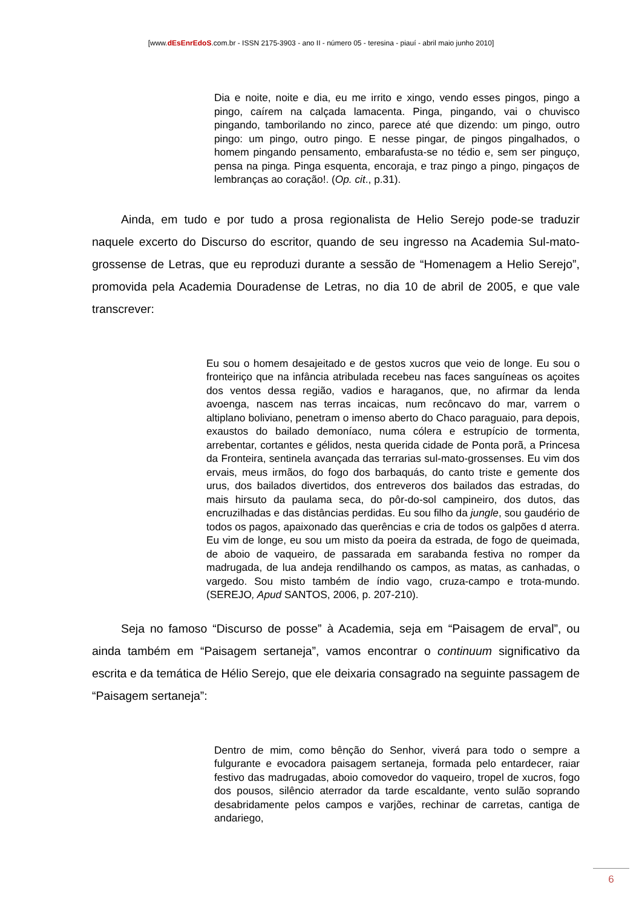[www.dEsEnrEdoS.com.br - ISSN 2175-3903 - ano II - número 05 - teresina - piauí - abril maio junho 2010]
Dia e noite, noite e dia, eu me irrito e xingo, vendo esses pingos, pingo a pingo, caírem na calçada lamacenta. Pinga, pingando, vai o chuvisco pingando, tamborilando no zinco, parece até que dizendo: um pingo, outro pingo: um pingo, outro pingo. E nesse pingar, de pingos pingalhados, o homem pingando pensamento, embarafusta-se no tédio e, sem ser pinguço, pensa na pinga. Pinga esquenta, encoraja, e traz pingo a pingo, pingaços de lembranças ao coração!. (Op. cit., p.31).
Ainda, em tudo e por tudo a prosa regionalista de Helio Serejo pode-se traduzir naquele excerto do Discurso do escritor, quando de seu ingresso na Academia Sul-mato-grossense de Letras, que eu reproduzi durante a sessão de “Homenagem a Helio Serejo”, promovida pela Academia Douradense de Letras, no dia 10 de abril de 2005, e que vale transcrever:
Eu sou o homem desajeitado e de gestos xucros que veio de longe. Eu sou o fronteiriço que na infância atribulada recebeu nas faces sanguíneas os açoites dos ventos dessa região, vadios e haraganos, que, no afirmar da lenda avoenga, nascem nas terras incaicas, num recôncavo do mar, varrem o altiplano boliviano, penetram o imenso aberto do Chaco paraguaio, para depois, exaustos do bailado demoníaco, numa cólera e estrupício de tormenta, arrebentar, cortantes e gélidos, nesta querida cidade de Ponta porã, a Princesa da Fronteira, sentinela avançada das terrarias sul-mato-grossenses. Eu vim dos ervais, meus irmãos, do fogo dos barbaquás, do canto triste e gemente dos urus, dos bailados divertidos, dos entreveros dos bailados das estradas, do mais hirsuto da paulama seca, do pôr-do-sol campineiro, dos dutos, das encruzilhadas e das distâncias perdidas. Eu sou filho da jungle, sou gaudério de todos os pagos, apaixonado das querências e cria de todos os galpões d aterra. Eu vim de longe, eu sou um misto da poeira da estrada, de fogo de queimada, de aboio de vaqueiro, de passarada em sarabanda festiva no romper da madrugada, de lua andeja rendilhando os campos, as matas, as canhadas, o vargedo. Sou misto também de índio vago, cruza-campo e trota-mundo. (SEREJO, Apud SANTOS, 2006, p. 207-210).
Seja no famoso “Discurso de posse” à Academia, seja em “Paisagem de erval”, ou ainda também em “Paisagem sertaneja”, vamos encontrar o continuum significativo da escrita e da temática de Hélio Serejo, que ele deixaria consagrado na seguinte passagem de “Paisagem sertaneja”:
Dentro de mim, como bênção do Senhor, viverá para todo o sempre a fulgurante e evocadora paisagem sertaneja, formada pelo entardecer, raiar festivo das madrugadas, aboio comovedor do vaqueiro, tropel de xucros, fogo dos pousos, silêncio aterrador da tarde escaldante, vento sulão soprando desabridamente pelos campos e varjões, rechinar de carretas, cantiga de andariego,
6